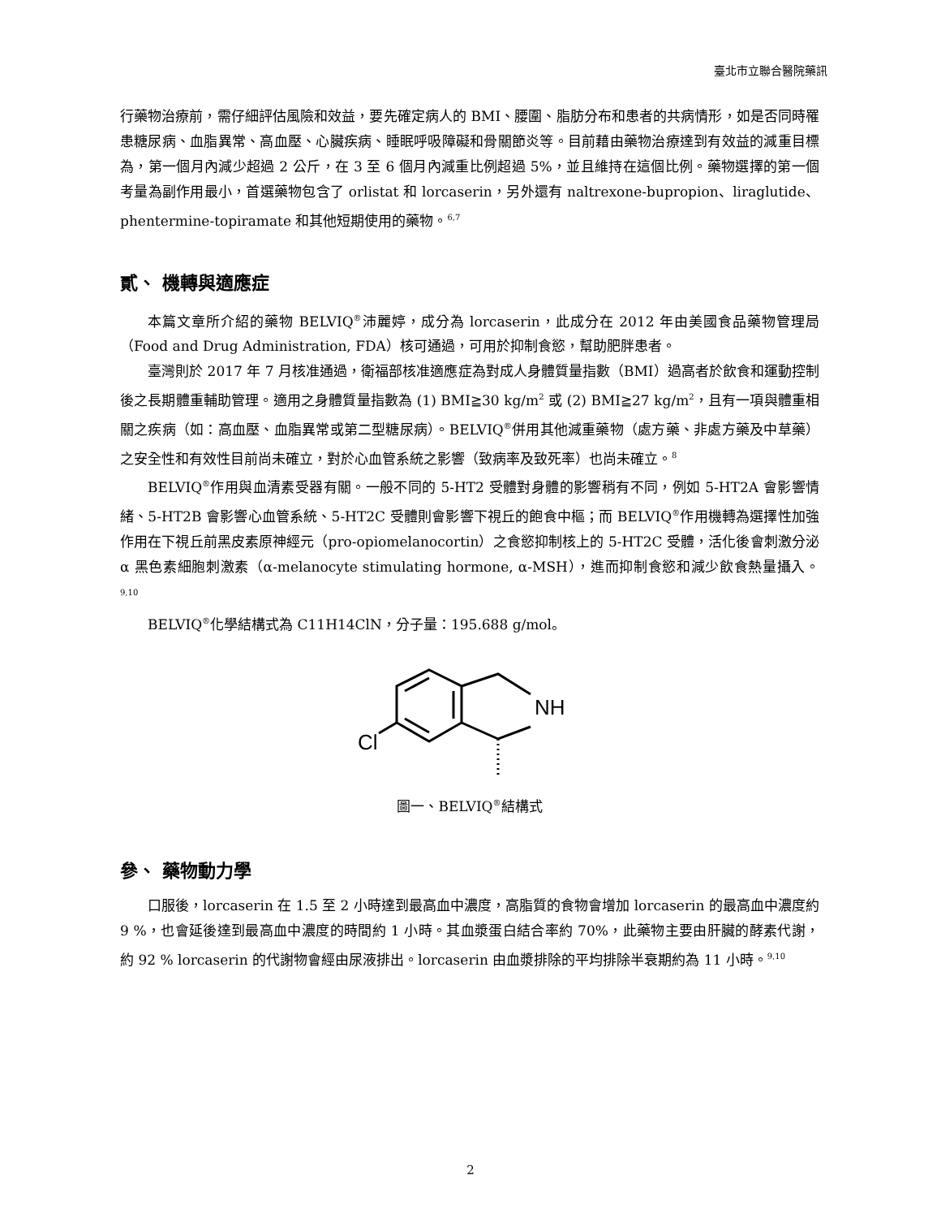臺北市立聯合醫院藥訊
行藥物治療前，需仔細評估風險和效益，要先確定病人的 BMI、腰圍、脂肪分布和患者的共病情形，如是否同時罹患糖尿病、血脂異常、高血壓、心臟疾病、睡眠呼吸障礙和骨關節炎等。目前藉由藥物治療達到有效益的減重目標為，第一個月內減少超過 2 公斤，在 3 至 6 個月內減重比例超過 5%，並且維持在這個比例。藥物選擇的第一個考量為副作用最小，首選藥物包含了 orlistat 和 lorcaserin，另外還有 naltrexone-bupropion、liraglutide、phentermine-topiramate 和其他短期使用的藥物。<sup>6,7</sup>
貳、 機轉與適應症
本篇文章所介紹的藥物 BELVIQ<sup>®</sup>沛麗婷，成分為 lorcaserin，此成分在 2012 年由美國食品藥物管理局（Food and Drug Administration, FDA）核可通過，可用於抑制食慾，幫助肥胖患者。
臺灣則於 2017 年 7 月核准通過，衛福部核准適應症為對成人身體質量指數（BMI）過高者於飲食和運動控制後之長期體重輔助管理。適用之身體質量指數為 (1) BMI≧30 kg/m<sup>2</sup> 或 (2) BMI≧27 kg/m<sup>2</sup>，且有一項與體重相關之疾病（如：高血壓、血脂異常或第二型糖尿病）。BELVIQ<sup>®</sup>併用其他減重藥物（處方藥、非處方藥及中草藥）之安全性和有效性目前尚未確立，對於心血管系統之影響（致病率及致死率）也尚未確立。<sup>8</sup>
BELVIQ<sup>®</sup>作用與血清素受器有關。一般不同的 5-HT2 受體對身體的影響稍有不同，例如 5-HT2A 會影響情緒、5-HT2B 會影響心血管系統、5-HT2C 受體則會影響下視丘的飽食中樞；而 BELVIQ<sup>®</sup>作用機轉為選擇性加強作用在下視丘前黑皮素原神經元（pro-opiomelanocortin）之食慾抑制核上的 5-HT2C 受體，活化後會刺激分泌 α 黑色素細胞刺激素（α-melanocyte stimulating hormone, α-MSH），進而抑制食慾和減少飲食熱量攝入。<sup>9,10</sup>
BELVIQ<sup>®</sup>化學結構式為 C11H14ClN，分子量：195.688 g/mol。
NH
Cl
圖一、BELVIQ<sup>®</sup>結構式
參、 藥物動力學
口服後，lorcaserin 在 1.5 至 2 小時達到最高血中濃度，高脂質的食物會增加 lorcaserin 的最高血中濃度約 9 %，也會延後達到最高血中濃度的時間約 1 小時。其血漿蛋白結合率約 70%，此藥物主要由肝臟的酵素代謝，約 92 % lorcaserin 的代謝物會經由尿液排出。lorcaserin 由血漿排除的平均排除半衰期約為 11 小時。<sup>9,10</sup>
2